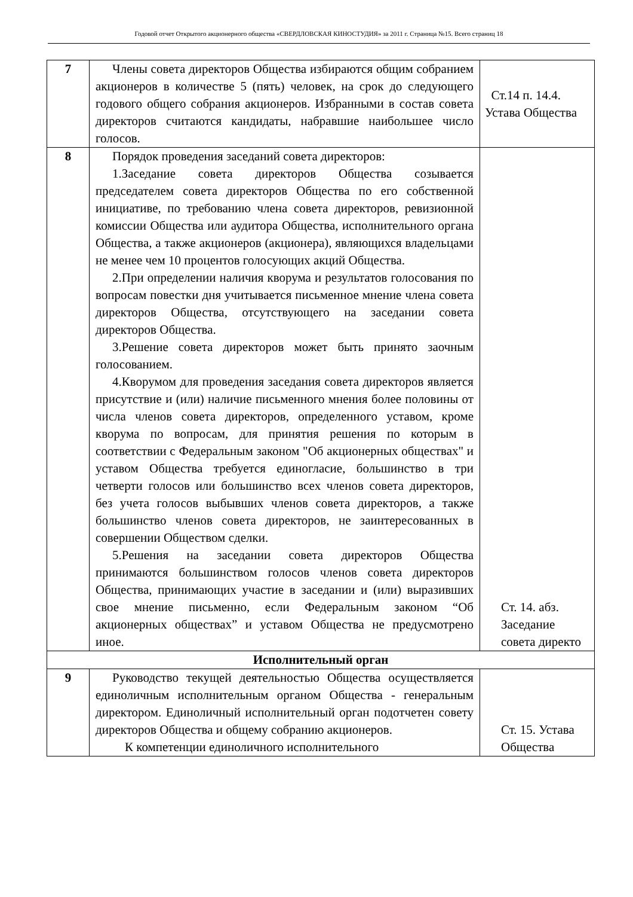Годовой отчет Открытого акционерного общества «СВЕРДЛОВСКАЯ КИНОСТУДИЯ» за 2011 г. Страница №15. Всего страниц 18
| 7 | Члены совета директоров Общества избираются общим собранием акционеров в количестве 5 (пять) человек, на срок до следующего годового общего собрания акционеров. Избранными в состав совета директоров считаются кандидаты, набравшие наибольшее число голосов. | Ст.14 п. 14.4. Устава Общества |
| 8 | Порядок проведения заседаний совета директоров: 1.Заседание совета директоров Общества созывается председателем совета директоров Общества по его собственной инициативе, по требованию члена совета директоров, ревизионной комиссии Общества или аудитора Общества, исполнительного органа Общества, а также акционеров (акционера), являющихся владельцами не менее чем 10 процентов голосующих акций Общества. 2.При определении наличия кворума и результатов голосования по вопросам повестки дня учитывается письменное мнение члена совета директоров Общества, отсутствующего на заседании совета директоров Общества. 3.Решение совета директоров может быть принято заочным голосованием. 4.Кворумом для проведения заседания совета директоров является присутствие и (или) наличие письменного мнения более половины от числа членов совета директоров, определенного уставом, кроме кворума по вопросам, для принятия решения по которым в соответствии с Федеральным законом "Об акционерных обществах" и уставом Общества требуется единогласие, большинство в три четверти голосов или большинство всех членов совета директоров, без учета голосов выбывших членов совета директоров, а также большинство членов совета директоров, не заинтересованных в совершении Обществом сделки. 5.Решения на заседании совета директоров Общества принимаются большинством голосов членов совета директоров Общества, принимающих участие в заседании и (или) выразивших свое мнение письменно, если Федеральным законом “Об акционерных обществах” и уставом Общества не предусмотрено иное. | Ст. 14. абз. Заседание совета директо |
| Исполнительный орган | | |
| 9 | Руководство текущей деятельностью Общества осуществляется единоличным исполнительным органом Общества - генеральным директором. Единоличный исполнительный орган подотчетен совету директоров Общества и общему собранию акционеров. К компетенции единоличного исполнительного | Ст. 15. Устава Общества |